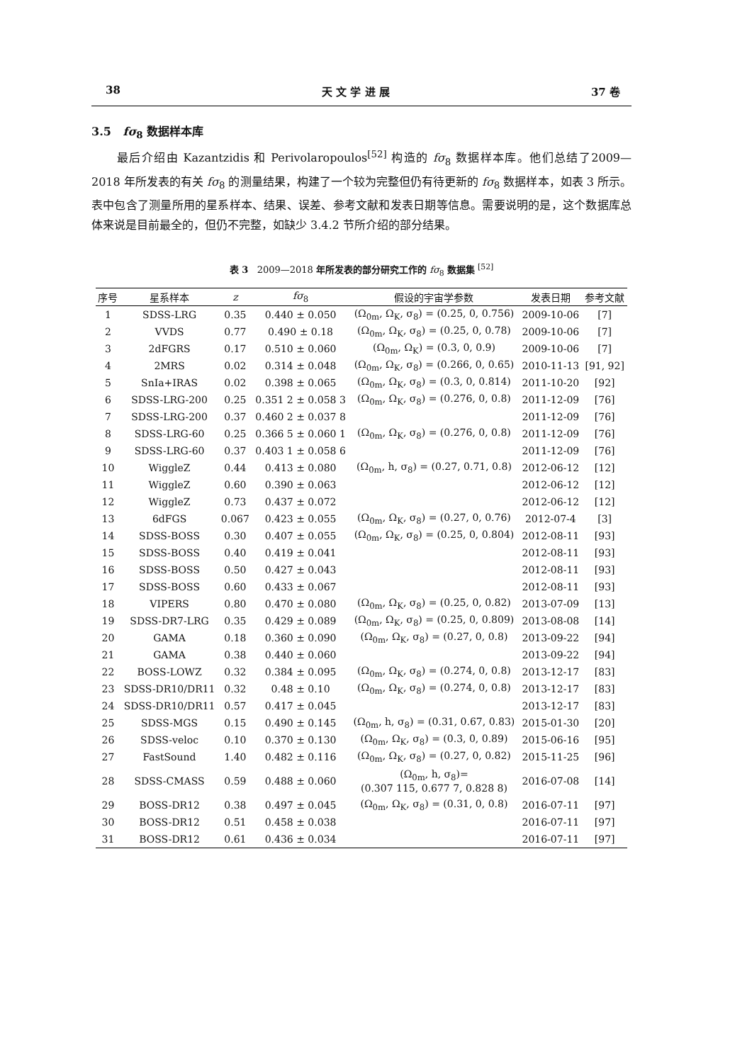38 天 文 学 进 展 37 卷
3.5 fσ<sub>8</sub> 数据样本库
最后介绍由 Kazantzidis 和 Perivolaropoulos<sup>[52]</sup> 构造的 fσ<sub>8</sub> 数据样本库。他们总结了2009—2018 年所发表的有关 fσ<sub>8</sub> 的测量结果，构建了一个较为完整但仍有待更新的 fσ<sub>8</sub> 数据样本，如表 3 所示。表中包含了测量所用的星系样本、结果、误差、参考文献和发表日期等信息。需要说明的是，这个数据库总体来说是目前最全的，但仍不完整，如缺少 3.4.2 节所介绍的部分结果。
表 3 2009—2018 年所发表的部分研究工作的 fσ<sub>8</sub> 数据集 <sup>[52]</sup>
| 序号 | 星系样本 | z | fσ<sub>8</sub> | 假设的宇宙学参数 | 发表日期 | 参考文献 |
| --- | --- | --- | --- | --- | --- | --- |
| 1 | SDSS-LRG | 0.35 | 0.440 ± 0.050 | (Ω<sub>0m</sub>, Ω<sub>K</sub>, σ<sub>8</sub>) = (0.25, 0, 0.756) | 2009-10-06 | [7] |
| 2 | VVDS | 0.77 | 0.490 ± 0.18 | (Ω<sub>0m</sub>, Ω<sub>K</sub>, σ<sub>8</sub>) = (0.25, 0, 0.78) | 2009-10-06 | [7] |
| 3 | 2dFGRS | 0.17 | 0.510 ± 0.060 | (Ω<sub>0m</sub>, Ω<sub>K</sub>) = (0.3, 0, 0.9) | 2009-10-06 | [7] |
| 4 | 2MRS | 0.02 | 0.314 ± 0.048 | (Ω<sub>0m</sub>, Ω<sub>K</sub>, σ<sub>8</sub>) = (0.266, 0, 0.65) | 2010-11-13 | [91, 92] |
| 5 | SnIa+IRAS | 0.02 | 0.398 ± 0.065 | (Ω<sub>0m</sub>, Ω<sub>K</sub>, σ<sub>8</sub>) = (0.3, 0, 0.814) | 2011-10-20 | [92] |
| 6 | SDSS-LRG-200 | 0.25 | 0.351 2 ± 0.058 3 | (Ω<sub>0m</sub>, Ω<sub>K</sub>, σ<sub>8</sub>) = (0.276, 0, 0.8) | 2011-12-09 | [76] |
| 7 | SDSS-LRG-200 | 0.37 | 0.460 2 ± 0.037 8 | | 2011-12-09 | [76] |
| 8 | SDSS-LRG-60 | 0.25 | 0.366 5 ± 0.060 1 | (Ω<sub>0m</sub>, Ω<sub>K</sub>, σ<sub>8</sub>) = (0.276, 0, 0.8) | 2011-12-09 | [76] |
| 9 | SDSS-LRG-60 | 0.37 | 0.403 1 ± 0.058 6 | | 2011-12-09 | [76] |
| 10 | WiggleZ | 0.44 | 0.413 ± 0.080 | (Ω<sub>0m</sub>, h, σ<sub>8</sub>) = (0.27, 0.71, 0.8) | 2012-06-12 | [12] |
| 11 | WiggleZ | 0.60 | 0.390 ± 0.063 | | 2012-06-12 | [12] |
| 12 | WiggleZ | 0.73 | 0.437 ± 0.072 | | 2012-06-12 | [12] |
| 13 | 6dFGS | 0.067 | 0.423 ± 0.055 | (Ω<sub>0m</sub>, Ω<sub>K</sub>, σ<sub>8</sub>) = (0.27, 0, 0.76) | 2012-07-4 | [3] |
| 14 | SDSS-BOSS | 0.30 | 0.407 ± 0.055 | (Ω<sub>0m</sub>, Ω<sub>K</sub>, σ<sub>8</sub>) = (0.25, 0, 0.804) | 2012-08-11 | [93] |
| 15 | SDSS-BOSS | 0.40 | 0.419 ± 0.041 | | 2012-08-11 | [93] |
| 16 | SDSS-BOSS | 0.50 | 0.427 ± 0.043 | | 2012-08-11 | [93] |
| 17 | SDSS-BOSS | 0.60 | 0.433 ± 0.067 | | 2012-08-11 | [93] |
| 18 | VIPERS | 0.80 | 0.470 ± 0.080 | (Ω<sub>0m</sub>, Ω<sub>K</sub>, σ<sub>8</sub>) = (0.25, 0, 0.82) | 2013-07-09 | [13] |
| 19 | SDSS-DR7-LRG | 0.35 | 0.429 ± 0.089 | (Ω<sub>0m</sub>, Ω<sub>K</sub>, σ<sub>8</sub>) = (0.25, 0, 0.809) | 2013-08-08 | [14] |
| 20 | GAMA | 0.18 | 0.360 ± 0.090 | (Ω<sub>0m</sub>, Ω<sub>K</sub>, σ<sub>8</sub>) = (0.27, 0, 0.8) | 2013-09-22 | [94] |
| 21 | GAMA | 0.38 | 0.440 ± 0.060 | | 2013-09-22 | [94] |
| 22 | BOSS-LOWZ | 0.32 | 0.384 ± 0.095 | (Ω<sub>0m</sub>, Ω<sub>K</sub>, σ<sub>8</sub>) = (0.274, 0, 0.8) | 2013-12-17 | [83] |
| 23 | SDSS-DR10/DR11 | 0.32 | 0.48 ± 0.10 | (Ω<sub>0m</sub>, Ω<sub>K</sub>, σ<sub>8</sub>) = (0.274, 0, 0.8) | 2013-12-17 | [83] |
| 24 | SDSS-DR10/DR11 | 0.57 | 0.417 ± 0.045 | | 2013-12-17 | [83] |
| 25 | SDSS-MGS | 0.15 | 0.490 ± 0.145 | (Ω<sub>0m</sub>, h, σ<sub>8</sub>) = (0.31, 0.67, 0.83) | 2015-01-30 | [20] |
| 26 | SDSS-veloc | 0.10 | 0.370 ± 0.130 | (Ω<sub>0m</sub>, Ω<sub>K</sub>, σ<sub>8</sub>) = (0.3, 0, 0.89) | 2015-06-16 | [95] |
| 27 | FastSound | 1.40 | 0.482 ± 0.116 | (Ω<sub>0m</sub>, Ω<sub>K</sub>, σ<sub>8</sub>) = (0.27, 0, 0.82) | 2015-11-25 | [96] |
| 28 | SDSS-CMASS | 0.59 | 0.488 ± 0.060 | (Ω<sub>0m</sub>, h, σ<sub>8</sub>)= (0.307 115, 0.677 7, 0.828 8) | 2016-07-08 | [14] |
| 29 | BOSS-DR12 | 0.38 | 0.497 ± 0.045 | (Ω<sub>0m</sub>, Ω<sub>K</sub>, σ<sub>8</sub>) = (0.31, 0, 0.8) | 2016-07-11 | [97] |
| 30 | BOSS-DR12 | 0.51 | 0.458 ± 0.038 | | 2016-07-11 | [97] |
| 31 | BOSS-DR12 | 0.61 | 0.436 ± 0.034 | | 2016-07-11 | [97] |